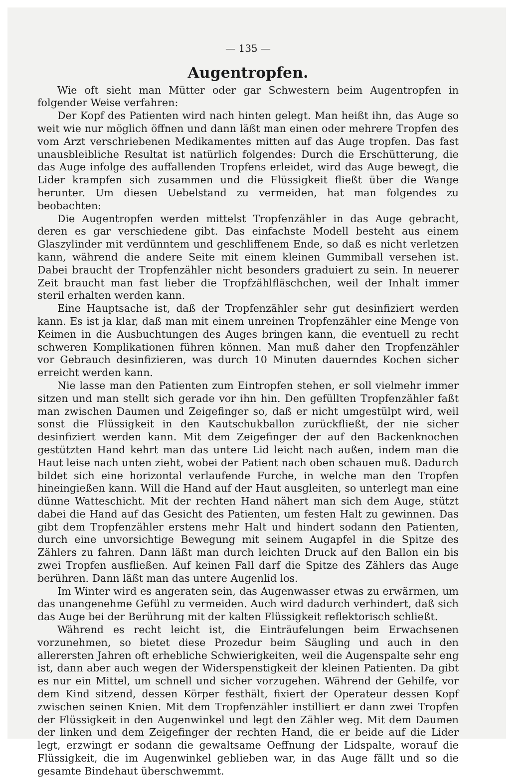— 135 —
Augentropfen.
Wie oft sieht man Mütter oder gar Schwestern beim Augentropfen in folgender Weise verfahren:
Der Kopf des Patienten wird nach hinten gelegt. Man heißt ihn, das Auge so weit wie nur möglich öffnen und dann läßt man einen oder mehrere Tropfen des vom Arzt verschriebenen Medikamentes mitten auf das Auge tropfen. Das fast unausbleibliche Resultat ist natürlich folgendes: Durch die Erschütterung, die das Auge infolge des auffallenden Tropfens erleidet, wird das Auge bewegt, die Lider krampfen sich zusammen und die Flüssigkeit fließt über die Wange herunter. Um diesen Uebelstand zu vermeiden, hat man folgendes zu beobachten:
Die Augentropfen werden mittelst Tropfenzähler in das Auge gebracht, deren es gar verschiedene gibt. Das einfachste Modell besteht aus einem Glaszylinder mit verdünntem und geschliffenem Ende, so daß es nicht verletzen kann, während die andere Seite mit einem kleinen Gummiball versehen ist. Dabei braucht der Tropfenzähler nicht besonders graduiert zu sein. In neuerer Zeit braucht man fast lieber die Tropfzählfläschchen, weil der Inhalt immer steril erhalten werden kann.
Eine Hauptsache ist, daß der Tropfenzähler sehr gut desinfiziert werden kann. Es ist ja klar, daß man mit einem unreinen Tropfenzähler eine Menge von Keimen in die Ausbuchtungen des Auges bringen kann, die eventuell zu recht schweren Komplikationen führen können. Man muß daher den Tropfenzähler vor Gebrauch desinfizieren, was durch 10 Minuten dauerndes Kochen sicher erreicht werden kann.
Nie lasse man den Patienten zum Eintropfen stehen, er soll vielmehr immer sitzen und man stellt sich gerade vor ihn hin. Den gefüllten Tropfenzähler faßt man zwischen Daumen und Zeigefinger so, daß er nicht umgestülpt wird, weil sonst die Flüssigkeit in den Kautschukballon zurückfließt, der nie sicher desinfiziert werden kann. Mit dem Zeigefinger der auf den Backenknochen gestützten Hand kehrt man das untere Lid leicht nach außen, indem man die Haut leise nach unten zieht, wobei der Patient nach oben schauen muß. Dadurch bildet sich eine horizontal verlaufende Furche, in welche man den Tropfen hineingießen kann. Will die Hand auf der Haut ausgleiten, so unterlegt man eine dünne Watteschicht. Mit der rechten Hand nähert man sich dem Auge, stützt dabei die Hand auf das Gesicht des Patienten, um festen Halt zu gewinnen. Das gibt dem Tropfenzähler erstens mehr Halt und hindert sodann den Patienten, durch eine unvorsichtige Bewegung mit seinem Augapfel in die Spitze des Zählers zu fahren. Dann läßt man durch leichten Druck auf den Ballon ein bis zwei Tropfen ausfließen. Auf keinen Fall darf die Spitze des Zählers das Auge berühren. Dann läßt man das untere Augenlid los.
Im Winter wird es angeraten sein, das Augenwasser etwas zu erwärmen, um das unangenehme Gefühl zu vermeiden. Auch wird dadurch verhindert, daß sich das Auge bei der Berührung mit der kalten Flüssigkeit reflektorisch schließt.
Während es recht leicht ist, die Einträufelungen beim Erwachsenen vorzunehmen, so bietet diese Prozedur beim Säugling und auch in den allerersten Jahren oft erhebliche Schwierigkeiten, weil die Augenspalte sehr eng ist, dann aber auch wegen der Widerspenstigkeit der kleinen Patienten. Da gibt es nur ein Mittel, um schnell und sicher vorzugehen. Während der Gehilfe, vor dem Kind sitzend, dessen Körper festhält, fixiert der Operateur dessen Kopf zwischen seinen Knien. Mit dem Tropfenzähler instilliert er dann zwei Tropfen der Flüssigkeit in den Augenwinkel und legt den Zähler weg. Mit dem Daumen der linken und dem Zeigefinger der rechten Hand, die er beide auf die Lider legt, erzwingt er sodann die gewaltsame Oeffnung der Lidspalte, worauf die Flüssigkeit, die im Augenwinkel geblieben war, in das Auge fällt und so die gesamte Bindehaut überschwemmt.